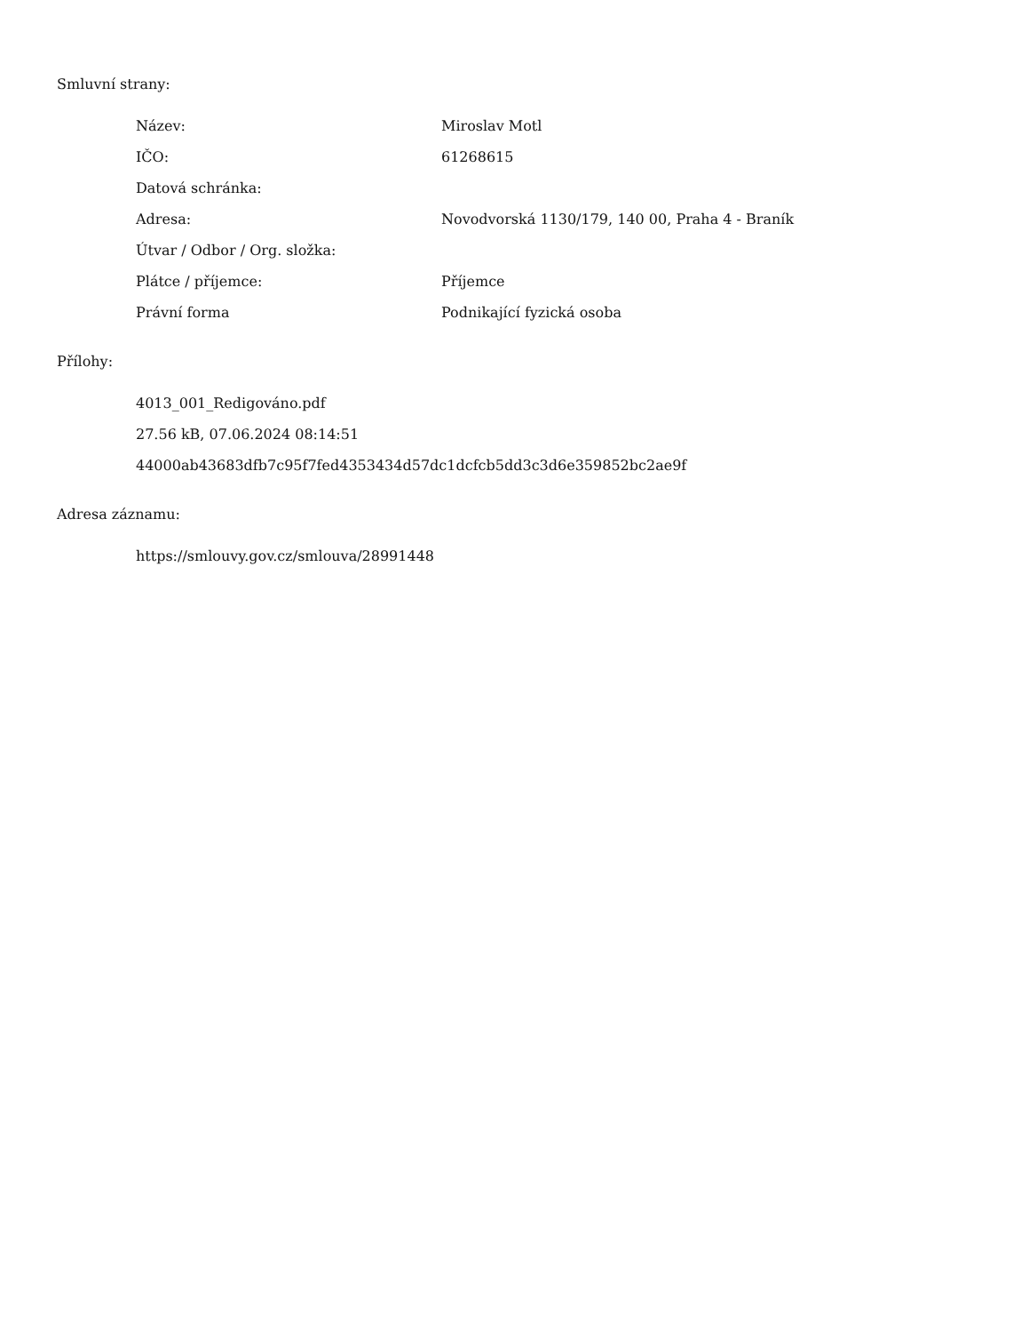Smluvní strany:
| Název: | Miroslav Motl |
| IČO: | 61268615 |
| Datová schránka: | |
| Adresa: | Novodvorská 1130/179, 140 00, Praha 4 - Braník |
| Útvar / Odbor / Org. složka: | |
| Plátce / příjemce: | Příjemce |
| Právní forma | Podnikající fyzická osoba |
Přílohy:
4013_001_Redigováno.pdf
27.56 kB, 07.06.2024 08:14:51
44000ab43683dfb7c95f7fed4353434d57dc1dcfcb5dd3c3d6e359852bc2ae9f
Adresa záznamu:
https://smlouvy.gov.cz/smlouva/28991448